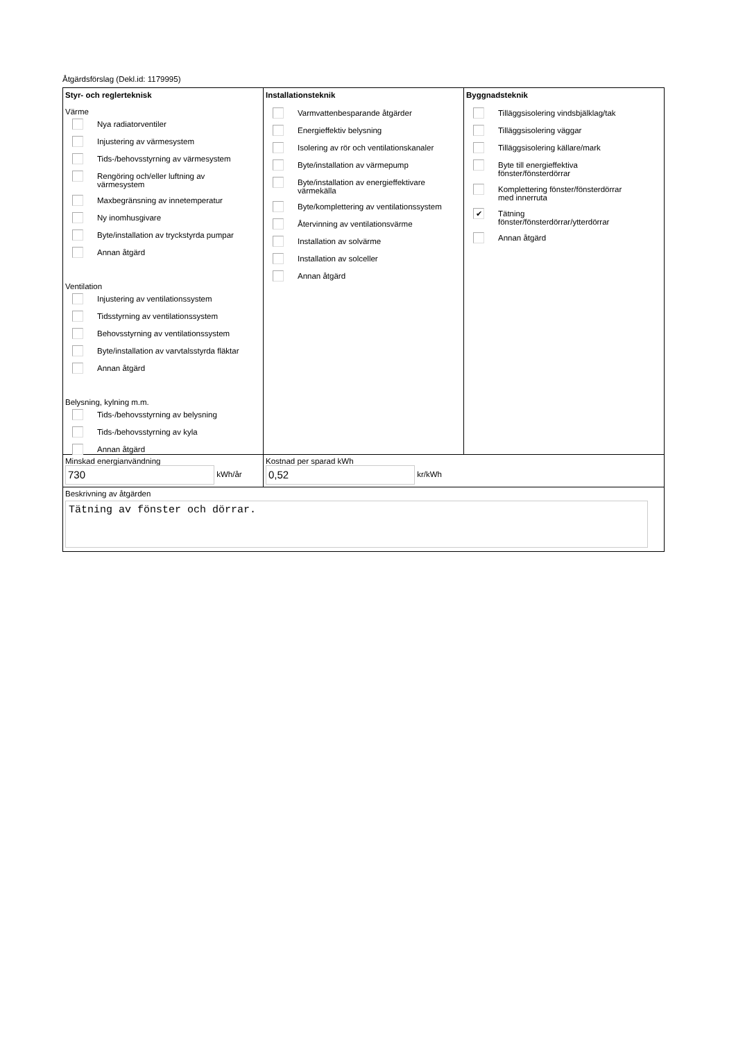Åtgärdsförslag (Dekl.id: 1179995)
Styr- och reglerteknisk
Värme
Nya radiatorventiler
Injustering av värmesystem
Tids-/behovsstyrning av värmesystem
Rengöring och/eller luftning av
värmesystem
Maxbegränsning av innetemperatur
Ny inomhusgivare
Byte/installation av tryckstyrda pumpar
Annan åtgärd
Ventilation
Injustering av ventilationssystem
Tidsstyrning av ventilationssystem
Behovsstyrning av ventilationssystem
Byte/installation av varvtalsstyrda fläktar
Annan åtgärd
Belysning, kylning m.m.
Tids-/behovsstyrning av belysning
Tids-/behovsstyrning av kyla
Annan åtgärd
Installationsteknik
Varmvattenbesparande åtgärder
Energieffektiv belysning
Isolering av rör och ventilationskanaler
Byte/installation av värmepump
Byte/installation av energieffektivare
värmekälla
Byte/komplettering av ventilationssystem
Återvinning av ventilationsvärme
Installation av solvärme
Installation av solceller
Annan åtgärd
Byggnadsteknik
Tilläggsisolering vindsbjälklag/tak
Tilläggsisolering väggar
Tilläggsisolering källare/mark
Byte till energieffektiva
fönster/fönsterdörrar
Komplettering fönster/fönsterdörrar
med innerruta
✔
Tätning
fönster/fönsterdörrar/ytterdörrar
Annan åtgärd
Minskad energianvändning
730 kWh/år
Kostnad per sparad kWh
0,52 kr/kWh
Beskrivning av åtgärden
Tätning av fönster och dörrar.